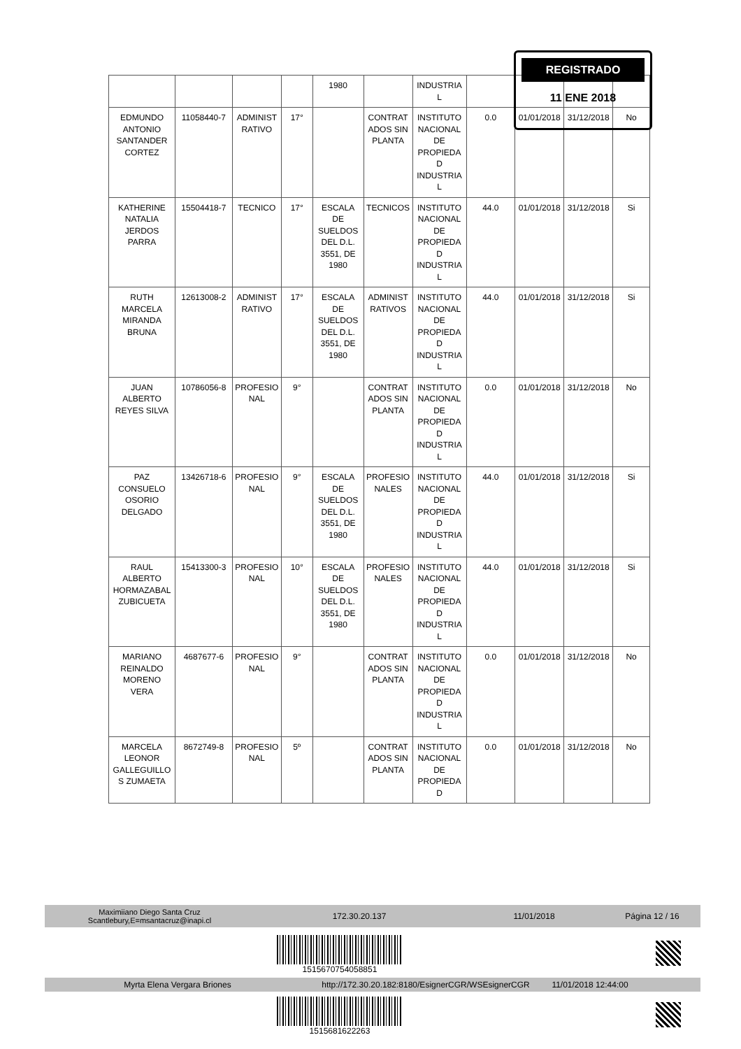| | | | | 1980 | | INDUSTRIA L | | | | |
| EDMUNDO ANTONIO SANTANDER CORTEZ | 11058440-7 | ADMINIST RATIVO | 17° | | CONTRAT ADOS SIN PLANTA | INSTITUTO NACIONAL DE PROPIEDA D INDUSTRIA L | 0.0 | 01/01/2018 | 31/12/2018 | No |
| KATHERINE NATALIA JERDOS PARRA | 15504418-7 | TECNICO | 17° | ESCALA DE SUELDOS DEL D.L. 3551, DE 1980 | TECNICOS | INSTITUTO NACIONAL DE PROPIEDA D INDUSTRIA L | 44.0 | 01/01/2018 | 31/12/2018 | Si |
| RUTH MARCELA MIRANDA BRUNA | 12613008-2 | ADMINIST RATIVO | 17° | ESCALA DE SUELDOS DEL D.L. 3551, DE 1980 | ADMINIST RATIVOS | INSTITUTO NACIONAL DE PROPIEDA D INDUSTRIA L | 44.0 | 01/01/2018 | 31/12/2018 | Si |
| JUAN ALBERTO REYES SILVA | 10786056-8 | PROFESIO NAL | 9° | | CONTRAT ADOS SIN PLANTA | INSTITUTO NACIONAL DE PROPIEDA D INDUSTRIA L | 0.0 | 01/01/2018 | 31/12/2018 | No |
| PAZ CONSUELO OSORIO DELGADO | 13426718-6 | PROFESIO NAL | 9° | ESCALA DE SUELDOS DEL D.L. 3551, DE 1980 | PROFESIO NALES | INSTITUTO NACIONAL DE PROPIEDA D INDUSTRIA L | 44.0 | 01/01/2018 | 31/12/2018 | Si |
| RAUL ALBERTO HORMAZABAL ZUBICUETA | 15413300-3 | PROFESIO NAL | 10° | ESCALA DE SUELDOS DEL D.L. 3551, DE 1980 | PROFESIO NALES | INSTITUTO NACIONAL DE PROPIEDA D INDUSTRIA L | 44.0 | 01/01/2018 | 31/12/2018 | Si |
| MARIANO REINALDO MORENO VERA | 4687677-6 | PROFESIO NAL | 9° | | CONTRAT ADOS SIN PLANTA | INSTITUTO NACIONAL DE PROPIEDA D INDUSTRIA L | 0.0 | 01/01/2018 | 31/12/2018 | No |
| MARCELA LEONOR GALLEGUILLO S ZUMAETA | 8672749-8 | PROFESIO NAL | 5º | | CONTRAT ADOS SIN PLANTA | INSTITUTO NACIONAL DE PROPIEDA D | 0.0 | 01/01/2018 | 31/12/2018 | No |
REGISTRADO
11 ENE 2018
Maximiiano Diego Santa Cruz
Scantlebury,E=msantacruz@inapi.cl
172.30.20.137 11/01/2018 Página 12 / 16
1515670754058851
Myrta Elena Vergara Briones
http://172.30.20.182:8180/EsignerCGR/WSEsignerCGR
11/01/2018 12:44:00
1515681622263